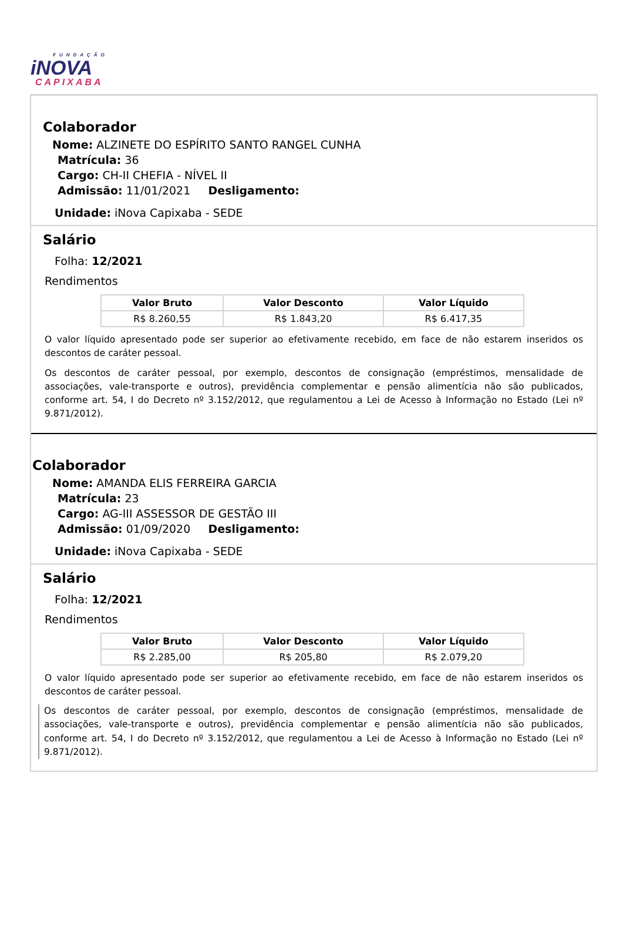FUNDAÇÃO
iNOVA
CAPIXABA
Colaborador
Nome: ALZINETE DO ESPÍRITO SANTO RANGEL CUNHA
Matrícula: 36
Cargo: CH-II CHEFIA - NÍVEL II
Admissão: 11/01/2021 Desligamento:
Unidade: iNova Capixaba - SEDE
Salário
Folha: 12/2021
Rendimentos
| Valor Bruto | Valor Desconto | Valor Líquido |
| --- | --- | --- |
| R$ 8.260,55 | R$ 1.843,20 | R$ 6.417,35 |
O valor líquido apresentado pode ser superior ao efetivamente recebido, em face de não estarem inseridos os descontos de caráter pessoal.
Os descontos de caráter pessoal, por exemplo, descontos de consignação (empréstimos, mensalidade de associações, vale-transporte e outros), previdência complementar e pensão alimentícia não são publicados, conforme art. 54, I do Decreto nº 3.152/2012, que regulamentou a Lei de Acesso à Informação no Estado (Lei nº 9.871/2012).
Colaborador
Nome: AMANDA ELIS FERREIRA GARCIA
Matrícula: 23
Cargo: AG-III ASSESSOR DE GESTÃO III
Admissão: 01/09/2020 Desligamento:
Unidade: iNova Capixaba - SEDE
Salário
Folha: 12/2021
Rendimentos
| Valor Bruto | Valor Desconto | Valor Líquido |
| --- | --- | --- |
| R$ 2.285,00 | R$ 205,80 | R$ 2.079,20 |
O valor líquido apresentado pode ser superior ao efetivamente recebido, em face de não estarem inseridos os descontos de caráter pessoal.
Os descontos de caráter pessoal, por exemplo, descontos de consignação (empréstimos, mensalidade de associações, vale-transporte e outros), previdência complementar e pensão alimentícia não são publicados, conforme art. 54, I do Decreto nº 3.152/2012, que regulamentou a Lei de Acesso à Informação no Estado (Lei nº 9.871/2012).